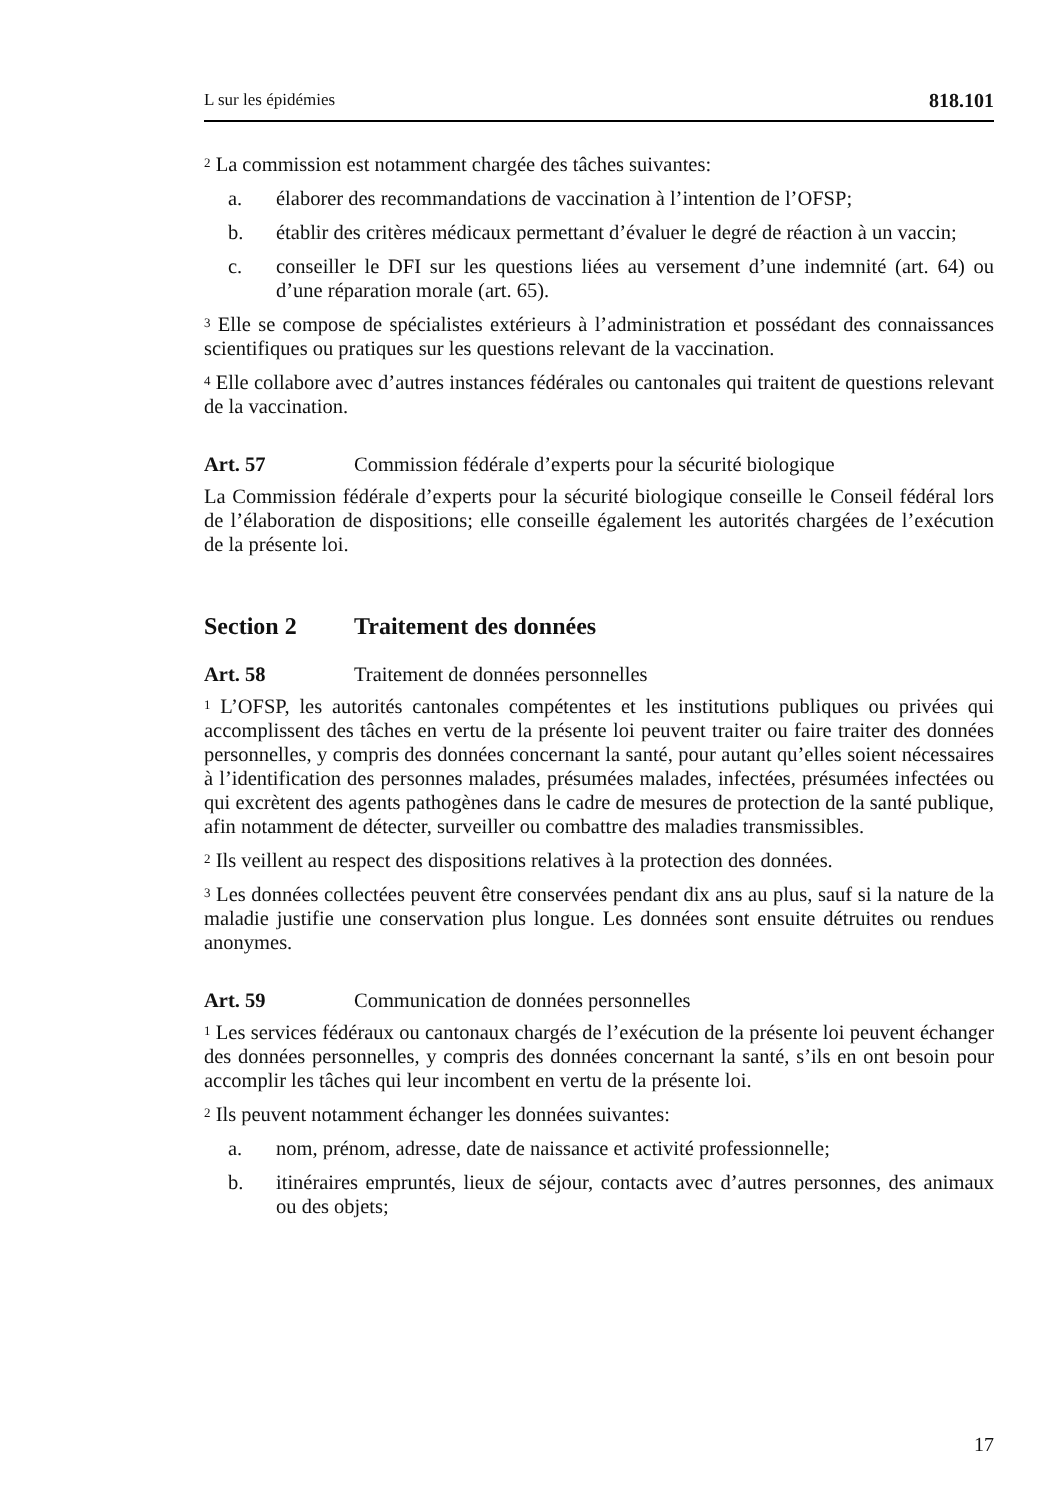L sur les épidémies 818.101
<sup>2</sup> La commission est notamment chargée des tâches suivantes:
a. élaborer des recommandations de vaccination à l’intention de l’OFSP;
b. établir des critères médicaux permettant d’évaluer le degré de réaction à un vaccin;
c. conseiller le DFI sur les questions liées au versement d’une indemnité (art. 64) ou d’une réparation morale (art. 65).
<sup>3</sup> Elle se compose de spécialistes extérieurs à l’administration et possédant des connaissances scientifiques ou pratiques sur les questions relevant de la vaccination.
<sup>4</sup> Elle collabore avec d’autres instances fédérales ou cantonales qui traitent de questions relevant de la vaccination.
Art. 57 Commission fédérale d’experts pour la sécurité biologique
La Commission fédérale d’experts pour la sécurité biologique conseille le Conseil fédéral lors de l’élaboration de dispositions; elle conseille également les autorités chargées de l’exécution de la présente loi.
Section 2 Traitement des données
Art. 58 Traitement de données personnelles
<sup>1</sup> L’OFSP, les autorités cantonales compétentes et les institutions publiques ou privées qui accomplissent des tâches en vertu de la présente loi peuvent traiter ou faire traiter des données personnelles, y compris des données concernant la santé, pour autant qu’elles soient nécessaires à l’identification des personnes malades, présumées malades, infectées, présumées infectées ou qui excrètent des agents pathogènes dans le cadre de mesures de protection de la santé publique, afin notamment de détecter, surveiller ou combattre des maladies transmissibles.
<sup>2</sup> Ils veillent au respect des dispositions relatives à la protection des données.
<sup>3</sup> Les données collectées peuvent être conservées pendant dix ans au plus, sauf si la nature de la maladie justifie une conservation plus longue. Les données sont ensuite détruites ou rendues anonymes.
Art. 59 Communication de données personnelles
<sup>1</sup> Les services fédéraux ou cantonaux chargés de l’exécution de la présente loi peuvent échanger des données personnelles, y compris des données concernant la santé, s’ils en ont besoin pour accomplir les tâches qui leur incombent en vertu de la présente loi.
<sup>2</sup> Ils peuvent notamment échanger les données suivantes:
a. nom, prénom, adresse, date de naissance et activité professionnelle;
b. itinéraires empruntés, lieux de séjour, contacts avec d’autres personnes, des animaux ou des objets;
17